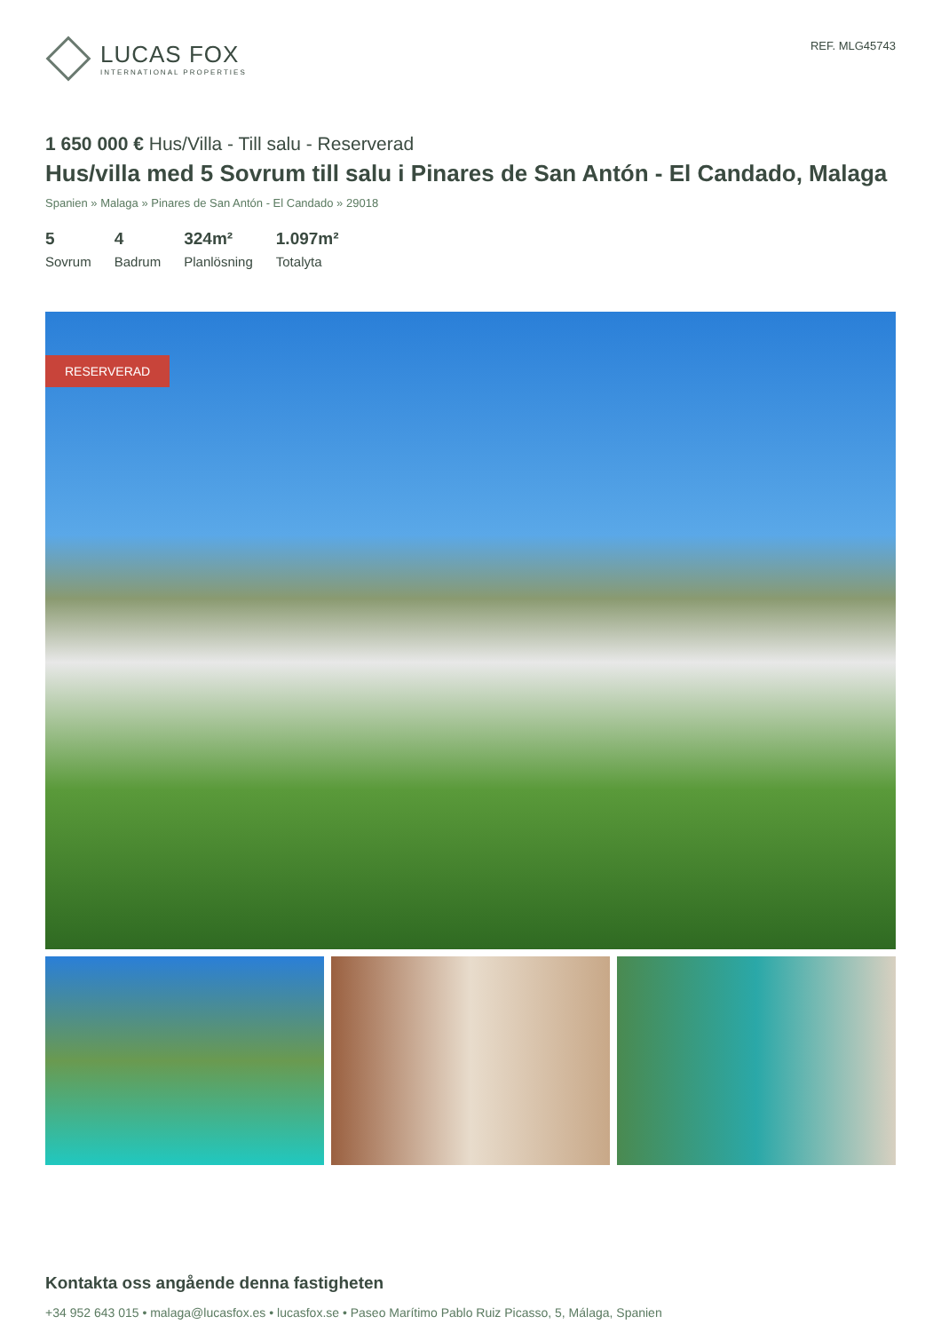LUCAS FOX
INTERNATIONAL PROPERTIES
REF. MLG45743
1 650 000 € Hus/Villa - Till salu - Reserverad
Hus/villa med 5 Sovrum till salu i Pinares de San Antón - El Candado, Malaga
Spanien » Malaga » Pinares de San Antón - El Candado » 29018
5
Sovrum
4
Badrum
324m²
Planlösning
1.097m²
Totalyta
RESERVERAD
Kontakta oss angående denna fastigheten
+34 952 643 015 • malaga@lucasfox.es • lucasfox.se • Paseo Marítimo Pablo Ruiz Picasso, 5, Málaga, Spanien